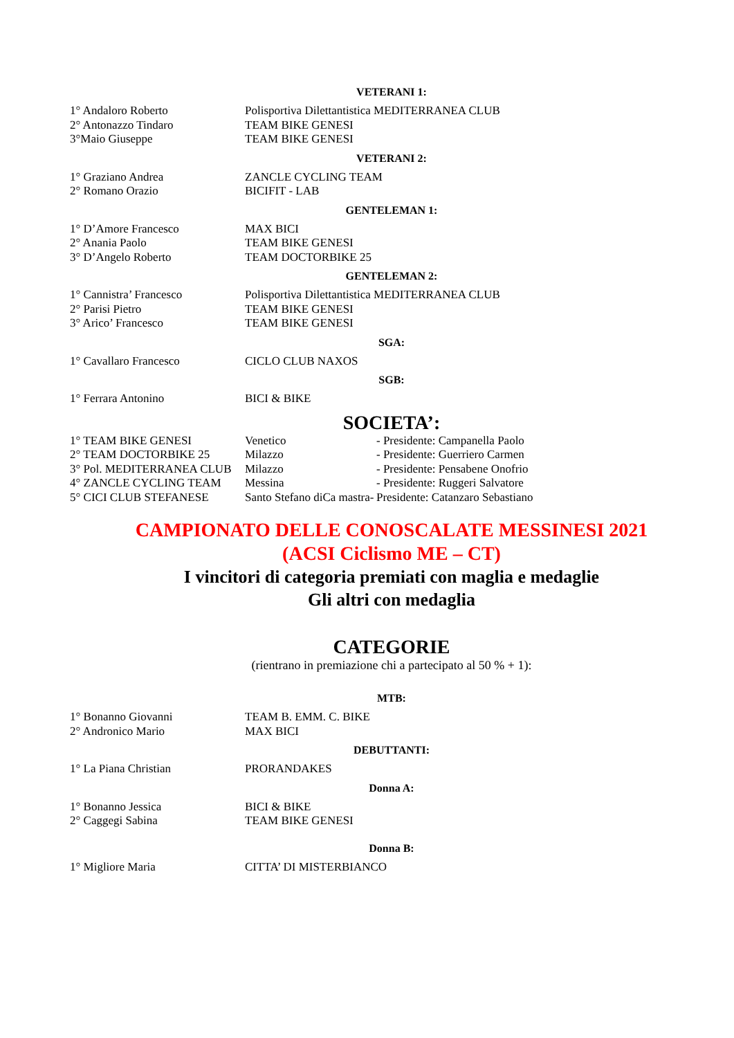VETERANI 1:
| 1° Andaloro Roberto | Polisportiva Dilettantistica MEDITERRANEA CLUB |
| 2° Antonazzo Tindaro | TEAM BIKE GENESI |
| 3°Maio Giuseppe | TEAM BIKE GENESI |
VETERANI 2:
| 1° Graziano Andrea | ZANCLE CYCLING TEAM |
| 2° Romano Orazio | BICIFIT - LAB |
GENTELEMAN 1:
| 1° D’Amore Francesco | MAX BICI |
| 2° Anania Paolo | TEAM BIKE GENESI |
| 3° D’Angelo Roberto | TEAM DOCTORBIKE 25 |
GENTELEMAN 2:
| 1° Cannistra’ Francesco | Polisportiva Dilettantistica MEDITERRANEA CLUB |
| 2° Parisi Pietro | TEAM BIKE GENESI |
| 3° Arico’ Francesco | TEAM BIKE GENESI |
SGA:
| 1° Cavallaro Francesco | CICLO CLUB NAXOS |
SGB:
| 1° Ferrara Antonino | BICI & BIKE |
SOCIETA’:
| 1° TEAM BIKE GENESI | Venetico | - Presidente: Campanella Paolo |
| 2° TEAM DOCTORBIKE 25 | Milazzo | - Presidente: Guerriero Carmen |
| 3° Pol. MEDITERRANEA CLUB | Milazzo | - Presidente: Pensabene Onofrio |
| 4° ZANCLE CYCLING TEAM | Messina | - Presidente: Ruggeri Salvatore |
| 5° CICI CLUB STEFANESE | Santo Stefano diCa mastra- | Presidente: Catanzaro Sebastiano |
CAMPIONATO DELLE CONOSCALATE MESSINESI 2021
(ACSI Ciclismo ME – CT)
I vincitori di categoria premiati con maglia e medaglie
Gli altri con medaglia
CATEGORIE
(rientrano in premiazione chi a partecipato al 50 % + 1):
MTB:
| 1° Bonanno Giovanni | TEAM B. EMM. C. BIKE |
| 2° Andronico Mario | MAX BICI |
DEBUTTANTI:
| 1° La Piana Christian | PRORANDAKES |
Donna A:
| 1° Bonanno Jessica | BICI & BIKE |
| 2° Caggegi Sabina | TEAM BIKE GENESI |
Donna B:
| 1° Migliore Maria | CITTA’ DI MISTERBIANCO |